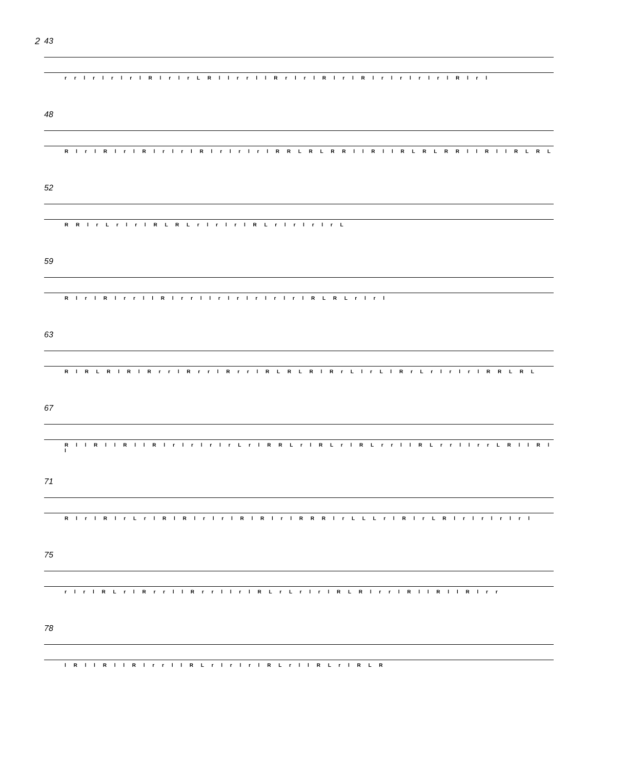2
43
r r l r l r l r l R l r l r L R l l r r l l R r l r l R l r l R l r l r l r l r l R l r l
48
R l r l R l r l R l r l r l R l r l r l r l R R L R L R R l l R l l R L R L R R l l R l l R L R L
52
R R l r L r l r l R L R L r l r l r l R L r l r l r l r L
59
R l r l R l r r l l R l r r l l r l r l r l r l r l R L R L r l r l
63
R l R L R l R l R r r l R r r l R r r l R L R L R l R r L l r L l R r L r l r l r l R R L R L
67
R l l R l l R l l R l r l r l r l r L r l R R L r l R L r l R L r r l l R L r r l l r r L R l l R l l
71
R l r l R l r L r l R l R l r l r l R l R l r l R R R l r L L L r l R l r L R l r l r l r l r l
75
r l r l R L r l R r r l l R r r l l r l R L r L r l r l R L R l r r l R l l R l l R l r r
78
l R l l R l l R l r r l l R L r l r l r l R L r l l R L r l R L R